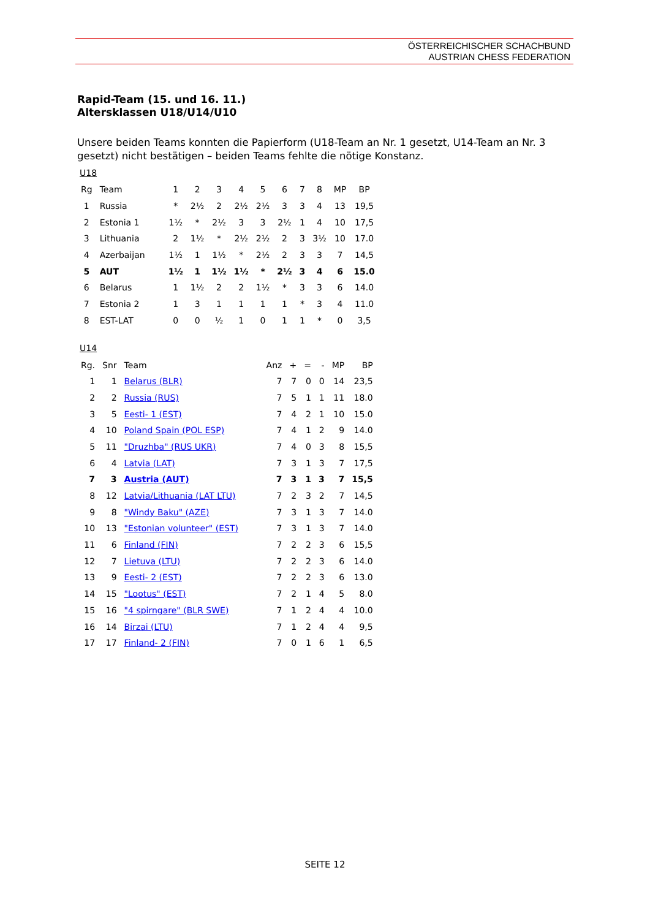ÖSTERREICHISCHER SCHACHBUND
AUSTRIAN CHESS FEDERATION
Rapid-Team (15. und 16. 11.)
Altersklassen U18/U14/U10
Unsere beiden Teams konnten die Papierform (U18-Team an Nr. 1 gesetzt, U14-Team an Nr. 3 gesetzt) nicht bestätigen – beiden Teams fehlte die nötige Konstanz.
U18
| Rg | Team | 1 | 2 | 3 | 4 | 5 | 6 | 7 | 8 | MP | BP |
| --- | --- | --- | --- | --- | --- | --- | --- | --- | --- | --- | --- |
| 1 | Russia | * | 2½ | 2 | 2½ | 2½ | 3 | 3 | 4 | 13 | 19,5 |
| 2 | Estonia 1 | 1½ | * | 2½ | 3 | 3 | 2½ | 1 | 4 | 10 | 17,5 |
| 3 | Lithuania | 2 | 1½ | * | 2½ | 2½ | 2 | 3 | 3½ | 10 | 17.0 |
| 4 | Azerbaijan | 1½ | 1 | 1½ | * | 2½ | 2 | 3 | 3 | 7 | 14,5 |
| 5 | AUT | 1½ | 1 | 1½ | 1½ | * | 2½ | 3 | 4 | 6 | 15.0 |
| 6 | Belarus | 1 | 1½ | 2 | 2 | 1½ | * | 3 | 3 | 6 | 14.0 |
| 7 | Estonia 2 | 1 | 3 | 1 | 1 | 1 | 1 | * | 3 | 4 | 11.0 |
| 8 | EST-LAT | 0 | 0 | ½ | 1 | 0 | 1 | 1 | * | 0 | 3,5 |
U14
| Rg. | Snr | Team | Anz | + | = | - | MP | BP |
| --- | --- | --- | --- | --- | --- | --- | --- | --- |
| 1 | 1 | Belarus (BLR) | 7 | 7 | 0 | 0 | 14 | 23,5 |
| 2 | 2 | Russia (RUS) | 7 | 5 | 1 | 1 | 11 | 18.0 |
| 3 | 5 | Eesti- 1 (EST) | 7 | 4 | 2 | 1 | 10 | 15.0 |
| 4 | 10 | Poland Spain (POL ESP) | 7 | 4 | 1 | 2 | 9 | 14.0 |
| 5 | 11 | "Druzhba" (RUS UKR) | 7 | 4 | 0 | 3 | 8 | 15,5 |
| 6 | 4 | Latvia (LAT) | 7 | 3 | 1 | 3 | 7 | 17,5 |
| 7 | 3 | Austria (AUT) | 7 | 3 | 1 | 3 | 7 | 15,5 |
| 8 | 12 | Latvia/Lithuania (LAT LTU) | 7 | 2 | 3 | 2 | 7 | 14,5 |
| 9 | 8 | "Windy Baku" (AZE) | 7 | 3 | 1 | 3 | 7 | 14.0 |
| 10 | 13 | "Estonian volunteer" (EST) | 7 | 3 | 1 | 3 | 7 | 14.0 |
| 11 | 6 | Finland (FIN) | 7 | 2 | 2 | 3 | 6 | 15,5 |
| 12 | 7 | Lietuva (LTU) | 7 | 2 | 2 | 3 | 6 | 14.0 |
| 13 | 9 | Eesti- 2 (EST) | 7 | 2 | 2 | 3 | 6 | 13.0 |
| 14 | 15 | "Lootus" (EST) | 7 | 2 | 1 | 4 | 5 | 8.0 |
| 15 | 16 | "4 spirngare" (BLR SWE) | 7 | 1 | 2 | 4 | 4 | 10.0 |
| 16 | 14 | Birzai (LTU) | 7 | 1 | 2 | 4 | 4 | 9,5 |
| 17 | 17 | Finland- 2 (FIN) | 7 | 0 | 1 | 6 | 1 | 6,5 |
SEITE 12